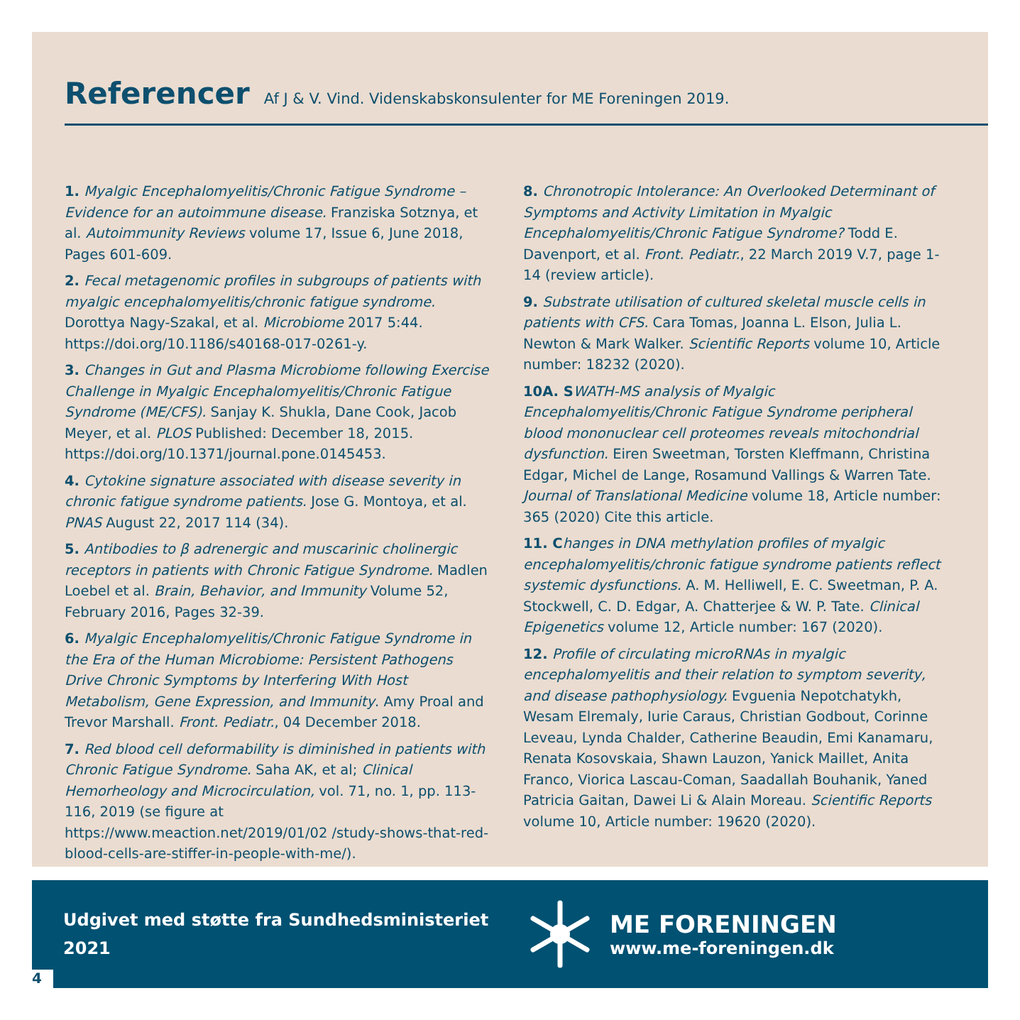Referencer
Af J & V. Vind. Videnskabskonsulenter for ME Foreningen 2019.
1. Myalgic Encephalomyelitis/Chronic Fatigue Syndrome – Evidence for an autoimmune disease. Franziska Sotznya, et al. Autoimmunity Reviews volume 17, Issue 6, June 2018, Pages 601-609.
2. Fecal metagenomic profiles in subgroups of patients with myalgic encephalomyelitis/chronic fatigue syndrome. Dorottya Nagy-Szakal, et al. Microbiome 2017 5:44. https://doi.org/10.1186/s40168-017-0261-y.
3. Changes in Gut and Plasma Microbiome following Exercise Challenge in Myalgic Encephalomyelitis/Chronic Fatigue Syndrome (ME/CFS). Sanjay K. Shukla, Dane Cook, Jacob Meyer, et al. PLOS Published: December 18, 2015. https://doi.org/10.1371/journal.pone.0145453.
4. Cytokine signature associated with disease severity in chronic fatigue syndrome patients. Jose G. Montoya, et al. PNAS August 22, 2017 114 (34).
5. Antibodies to β adrenergic and muscarinic cholinergic receptors in patients with Chronic Fatigue Syndrome. Madlen Loebel et al. Brain, Behavior, and Immunity Volume 52, February 2016, Pages 32-39.
6. Myalgic Encephalomyelitis/Chronic Fatigue Syndrome in the Era of the Human Microbiome: Persistent Pathogens Drive Chronic Symptoms by Interfering With Host Metabolism, Gene Expression, and Immunity. Amy Proal and Trevor Marshall. Front. Pediatr., 04 December 2018.
7. Red blood cell deformability is diminished in patients with Chronic Fatigue Syndrome. Saha AK, et al; Clinical Hemorheology and Microcirculation, vol. 71, no. 1, pp. 113-116, 2019 (se figure at https://www.meaction.net/2019/01/02 /study-shows-that-red-blood-cells-are-stiffer-in-people-with-me/).
8. Chronotropic Intolerance: An Overlooked Determinant of Symptoms and Activity Limitation in Myalgic Encephalomyelitis/Chronic Fatigue Syndrome? Todd E. Davenport, et al. Front. Pediatr., 22 March 2019 V.7, page 1-14 (review article).
9. Substrate utilisation of cultured skeletal muscle cells in patients with CFS. Cara Tomas, Joanna L. Elson, Julia L. Newton & Mark Walker. Scientific Reports volume 10, Article number: 18232 (2020).
10A. S WATH-MS analysis of Myalgic Encephalomyelitis/Chronic Fatigue Syndrome peripheral blood mononuclear cell proteomes reveals mitochondrial dysfunction. Eiren Sweetman, Torsten Kleffmann, Christina Edgar, Michel de Lange, Rosamund Vallings & Warren Tate. Journal of Translational Medicine volume 18, Article number: 365 (2020) Cite this article.
11. C hanges in DNA methylation profiles of myalgic encephalomyelitis/chronic fatigue syndrome patients reflect systemic dysfunctions. A. M. Helliwell, E. C. Sweetman, P. A. Stockwell, C. D. Edgar, A. Chatterjee & W. P. Tate. Clinical Epigenetics volume 12, Article number: 167 (2020).
12. Profile of circulating microRNAs in myalgic encephalomyelitis and their relation to symptom severity, and disease pathophysiology. Evguenia Nepotchatykh, Wesam Elremaly, Iurie Caraus, Christian Godbout, Corinne Leveau, Lynda Chalder, Catherine Beaudin, Emi Kanamaru, Renata Kosovskaia, Shawn Lauzon, Yanick Maillet, Anita Franco, Viorica Lascau-Coman, Saadallah Bouhanik, Yaned Patricia Gaitan, Dawei Li & Alain Moreau. Scientific Reports volume 10, Article number: 19620 (2020).
Udgivet med støtte fra Sundhedsministeriet 2021
ME FORENINGEN
www.me-foreningen.dk
4